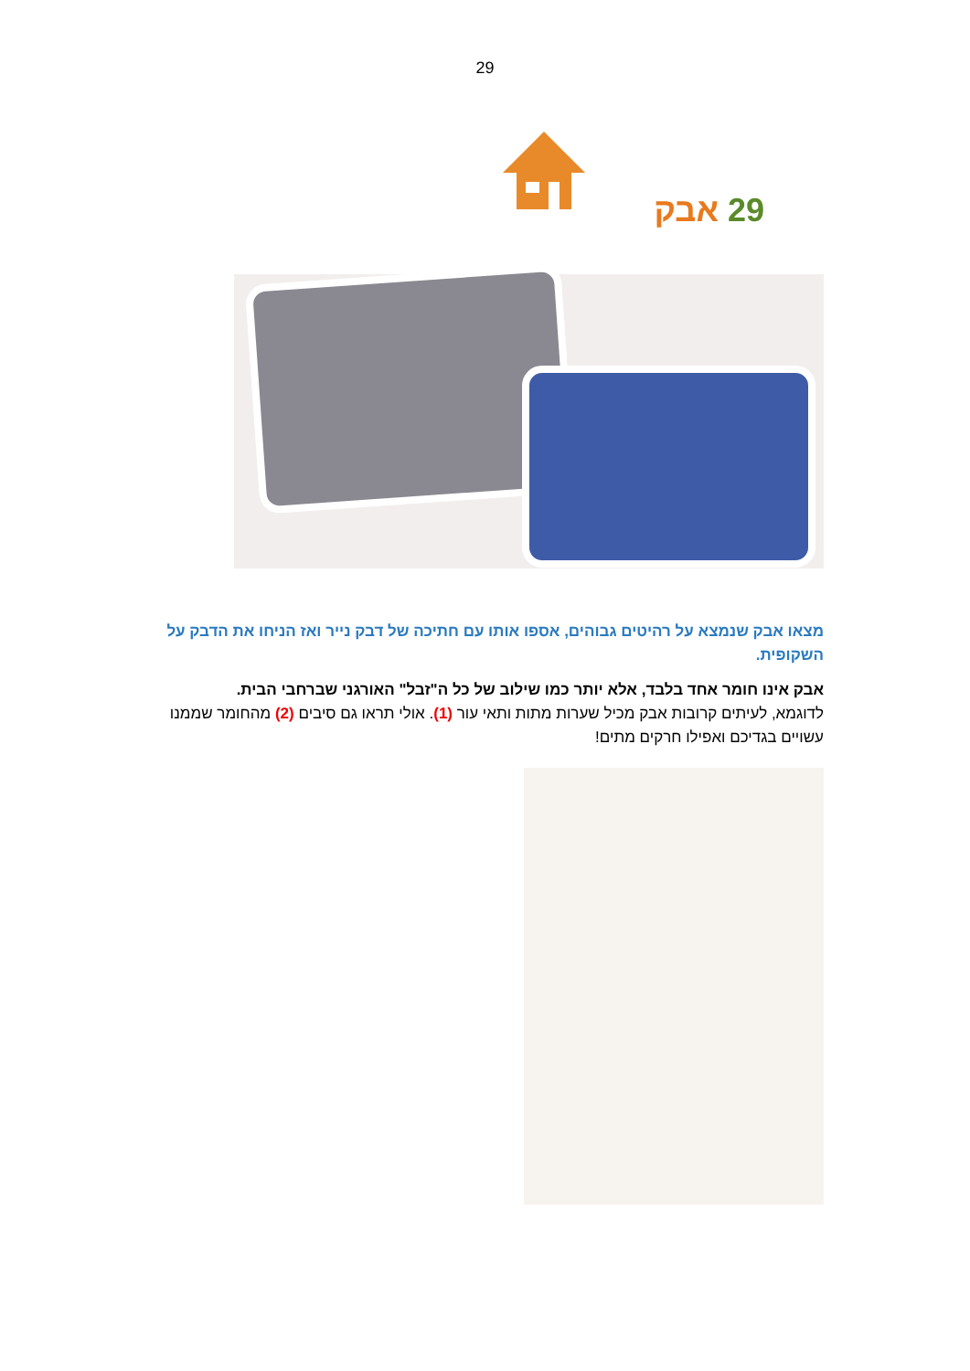29
29 אבק
מצאו אבק שנמצא על רהיטים גבוהים, אספו אותו עם חתיכה של דבק נייר ואז הניחו את הדבק על השקופית.
אבק אינו חומר אחד בלבד, אלא יותר כמו שילוב של כל ה"זבל" האורגני שברחבי הבית.
לדוגמא, לעיתים קרובות אבק מכיל שערות מתות ותאי עור (1). אולי תראו גם סיבים (2) מהחומר שממנו עשויים בגדיכם ואפילו חרקים מתים!